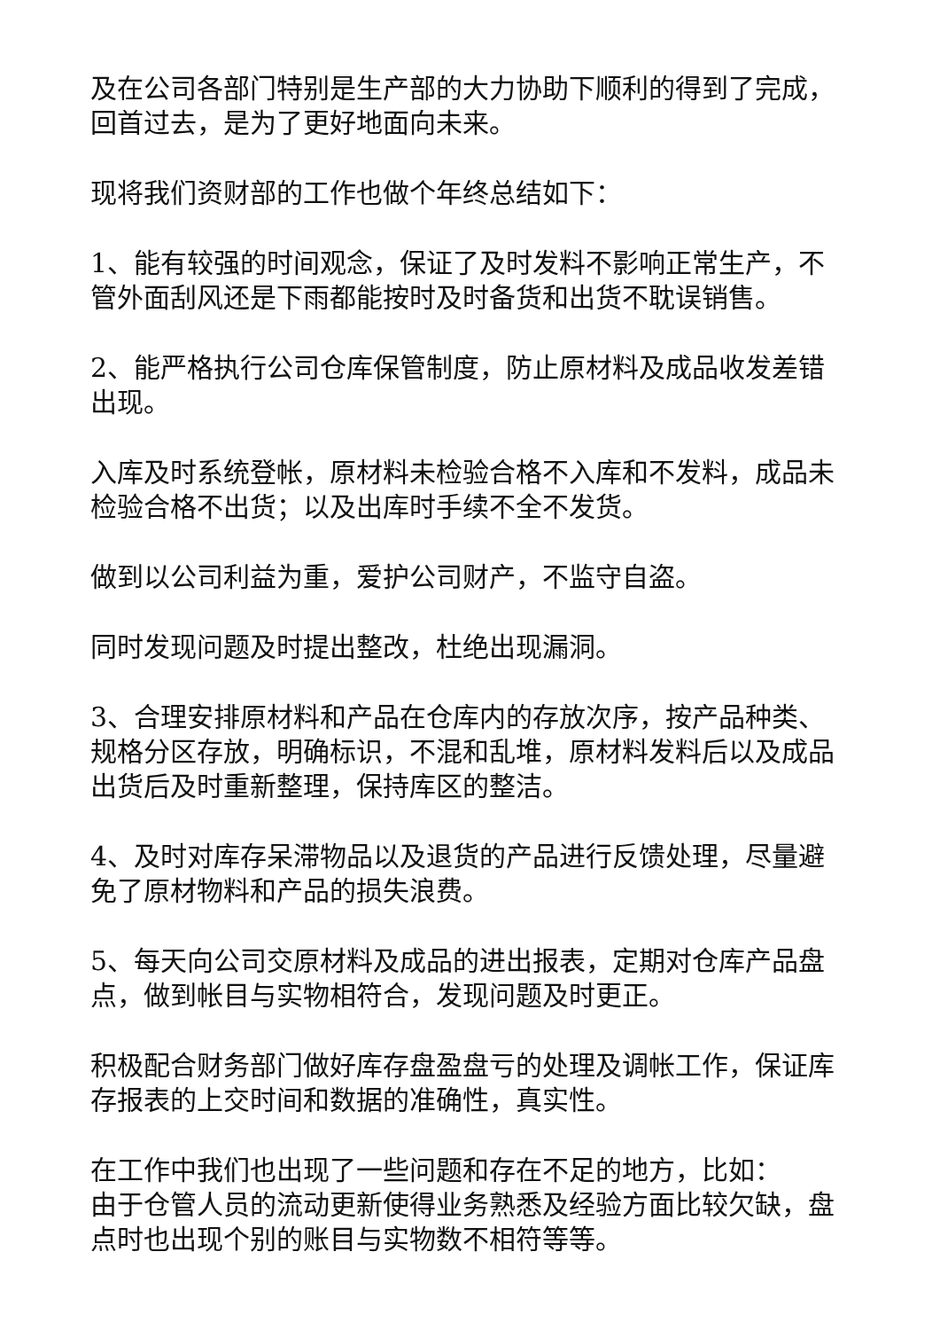及在公司各部门特别是生产部的大力协助下顺利的得到了完成，回首过去，是为了更好地面向未来。
现将我们资财部的工作也做个年终总结如下：
1、能有较强的时间观念，保证了及时发料不影响正常生产，不管外面刮风还是下雨都能按时及时备货和出货不耽误销售。
2、能严格执行公司仓库保管制度，防止原材料及成品收发差错出现。
入库及时系统登帐，原材料未检验合格不入库和不发料，成品未检验合格不出货；以及出库时手续不全不发货。
做到以公司利益为重，爱护公司财产，不监守自盗。
同时发现问题及时提出整改，杜绝出现漏洞。
3、合理安排原材料和产品在仓库内的存放次序，按产品种类、规格分区存放，明确标识，不混和乱堆，原材料发料后以及成品出货后及时重新整理，保持库区的整洁。
4、及时对库存呆滞物品以及退货的产品进行反馈处理，尽量避免了原材物料和产品的损失浪费。
5、每天向公司交原材料及成品的进出报表，定期对仓库产品盘点，做到帐目与实物相符合，发现问题及时更正。
积极配合财务部门做好库存盘盈盘亏的处理及调帐工作，保证库存报表的上交时间和数据的准确性，真实性。
在工作中我们也出现了一些问题和存在不足的地方，比如：
由于仓管人员的流动更新使得业务熟悉及经验方面比较欠缺，盘点时也出现个别的账目与实物数不相符等等。